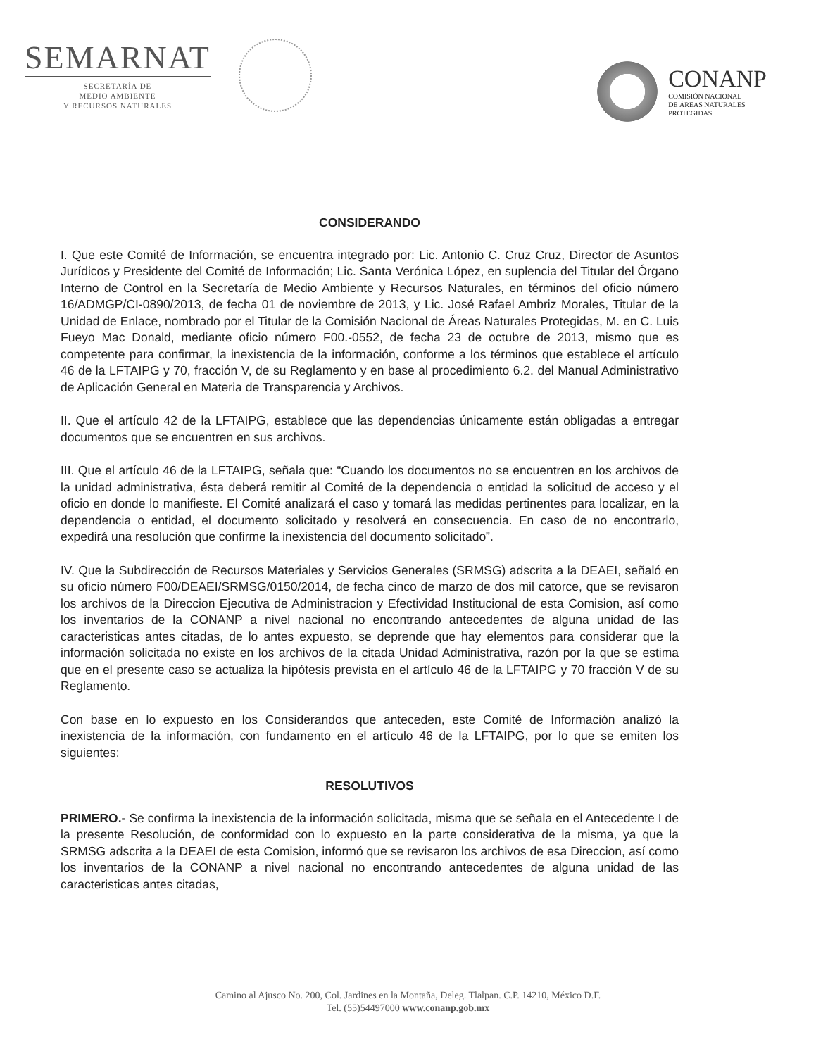SEMARNAT
SECRETARÍA DE
MEDIO AMBIENTE
Y RECURSOS NATURALES
CONANP
COMISIÓN NACIONAL
DE ÁREAS NATURALES
PROTEGIDAS
CONSIDERANDO
I. Que este Comité de Información, se encuentra integrado por: Lic. Antonio C. Cruz Cruz, Director de Asuntos Jurídicos y Presidente del Comité de Información; Lic. Santa Verónica López, en suplencia del Titular del Órgano Interno de Control en la Secretaría de Medio Ambiente y Recursos Naturales, en términos del oficio número 16/ADMGP/CI-0890/2013, de fecha 01 de noviembre de 2013, y Lic. José Rafael Ambriz Morales, Titular de la Unidad de Enlace, nombrado por el Titular de la Comisión Nacional de Áreas Naturales Protegidas, M. en C. Luis Fueyo Mac Donald, mediante oficio número F00.-0552, de fecha 23 de octubre de 2013, mismo que es competente para confirmar, la inexistencia de la información, conforme a los términos que establece el artículo 46 de la LFTAIPG y 70, fracción V, de su Reglamento y en base al procedimiento 6.2. del Manual Administrativo de Aplicación General en Materia de Transparencia y Archivos.
II. Que el artículo 42 de la LFTAIPG, establece que las dependencias únicamente están obligadas a entregar documentos que se encuentren en sus archivos.
III. Que el artículo 46 de la LFTAIPG, señala que: “Cuando los documentos no se encuentren en los archivos de la unidad administrativa, ésta deberá remitir al Comité de la dependencia o entidad la solicitud de acceso y el oficio en donde lo manifieste. El Comité analizará el caso y tomará las medidas pertinentes para localizar, en la dependencia o entidad, el documento solicitado y resolverá en consecuencia. En caso de no encontrarlo, expedirá una resolución que confirme la inexistencia del documento solicitado”.
IV. Que la Subdirección de Recursos Materiales y Servicios Generales (SRMSG) adscrita a la DEAEI, señaló en su oficio número F00/DEAEI/SRMSG/0150/2014, de fecha cinco de marzo de dos mil catorce, que se revisaron los archivos de la Direccion Ejecutiva de Administracion y Efectividad Institucional de esta Comision, así como los inventarios de la CONANP a nivel nacional no encontrando antecedentes de alguna unidad de las caracteristicas antes citadas, de lo antes expuesto, se deprende que hay elementos para considerar que la información solicitada no existe en los archivos de la citada Unidad Administrativa, razón por la que se estima que en el presente caso se actualiza la hipótesis prevista en el artículo 46 de la LFTAIPG y 70 fracción V de su Reglamento.
Con base en lo expuesto en los Considerandos que anteceden, este Comité de Información analizó la inexistencia de la información, con fundamento en el artículo 46 de la LFTAIPG, por lo que se emiten los siguientes:
RESOLUTIVOS
PRIMERO.- Se confirma la inexistencia de la información solicitada, misma que se señala en el Antecedente I de la presente Resolución, de conformidad con lo expuesto en la parte considerativa de la misma, ya que la SRMSG adscrita a la DEAEI de esta Comision, informó que se revisaron los archivos de esa Direccion, así como los inventarios de la CONANP a nivel nacional no encontrando antecedentes de alguna unidad de las caracteristicas antes citadas,
Camino al Ajusco No. 200, Col. Jardines en la Montaña, Deleg. Tlalpan. C.P. 14210, México D.F.
Tel. (55)54497000 www.conanp.gob.mx